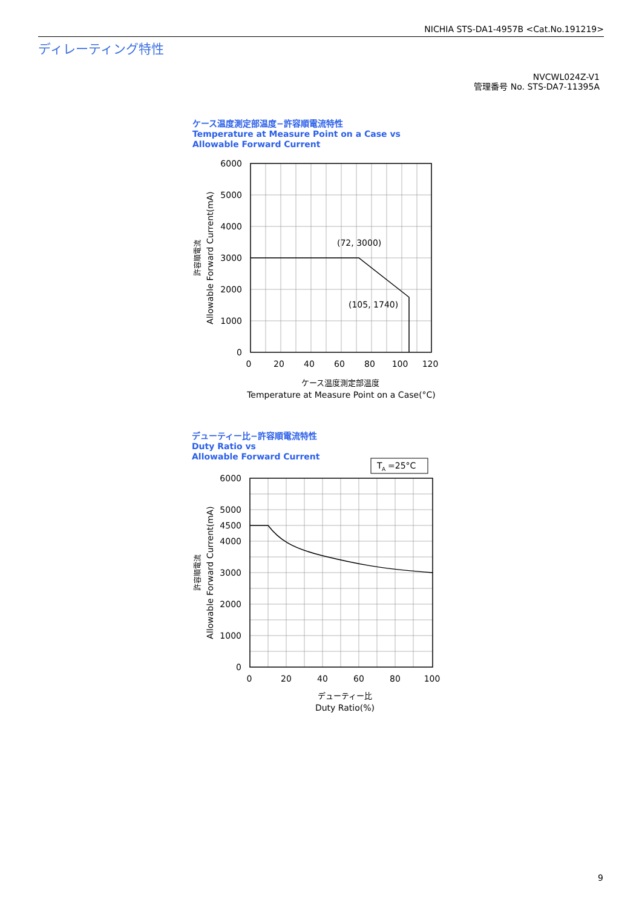NICHIA STS-DA1-4957B <Cat.No.191219>
ディレーティング特性
NVCWL024Z-V1
管理番号 No. STS-DA7-11395A
ケース温度測定部温度−許容順電流特性
Temperature at Measure Point on a Case vs
Allowable Forward Current
6000
5000
4000
3000
2000
1000
0
0
20
40
60
80
100
120
ケース温度測定部温度
Temperature at Measure Point on a Case(°C)
(72, 3000)
(105, 1740)
Allowable Forward Current(mA)
許容順電流
デューティー比−許容順電流特性
Duty Ratio vs
Allowable Forward Current
T
A
=25°C
6000
5000
4500
4000
3000
2000
1000
0
0
20
40
60
80
100
デューティー比
Duty Ratio(%)
Allowable Forward Current(mA)
許容順電流
9